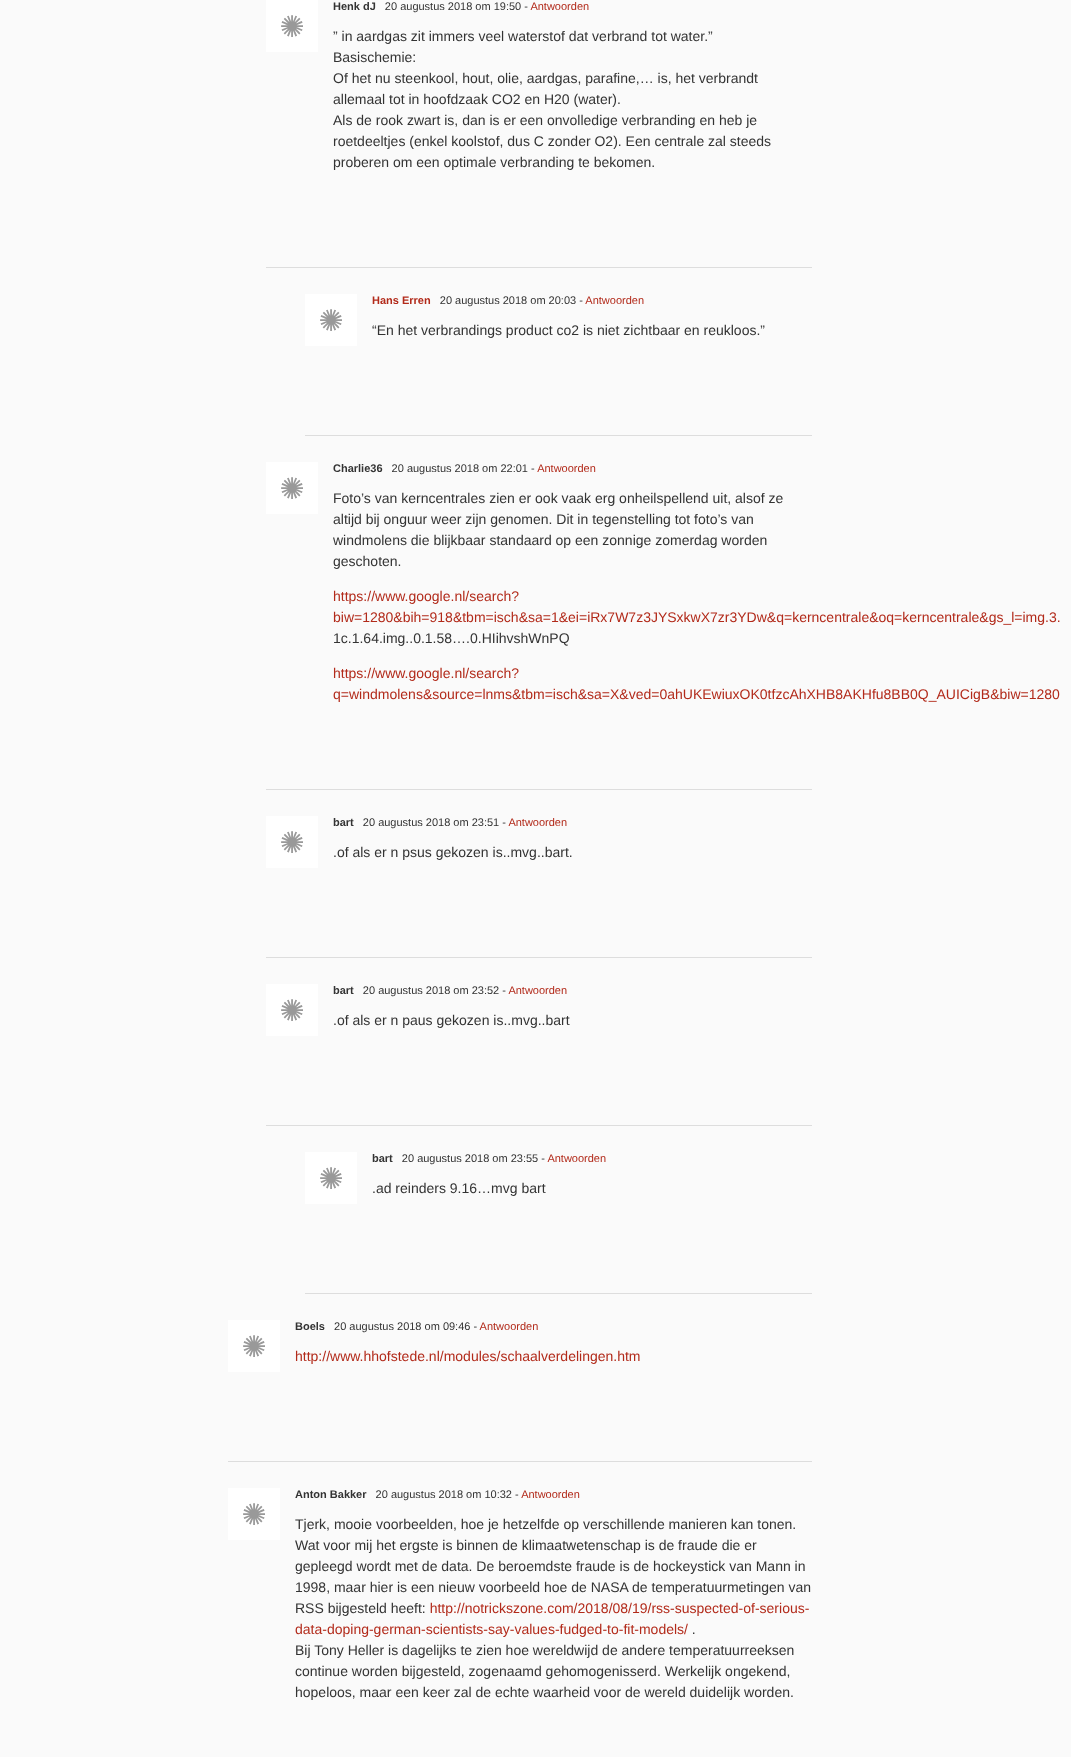✺
Henk dJ 20 augustus 2018 om 19:50 - Antwoorden
” in aardgas zit immers veel waterstof dat verbrand tot water.”
Basischemie:
Of het nu steenkool, hout, olie, aardgas, parafine,… is, het verbrandt allemaal tot in hoofdzaak CO2 en H20 (water).
Als de rook zwart is, dan is er een onvolledige verbranding en heb je roetdeeltjes (enkel koolstof, dus C zonder O2). Een centrale zal steeds proberen om een optimale verbranding te bekomen.
✺
Hans Erren 20 augustus 2018 om 20:03 - Antwoorden
“En het verbrandings product co2 is niet zichtbaar en reukloos.”
✺
Charlie36 20 augustus 2018 om 22:01 - Antwoorden
Foto’s van kerncentrales zien er ook vaak erg onheilspellend uit, alsof ze altijd bij onguur weer zijn genomen. Dit in tegenstelling tot foto’s van windmolens die blijkbaar standaard op een zonnige zomerdag worden geschoten.
https://www.google.nl/search?
biw=1280&bih=918&tbm=isch&sa=1&ei=iRx7W7z3JYSxkwX7zr3YDw&q=kerncentrale&oq=kerncentrale&gs_l=img.3.
1c.1.64.img..0.1.58….0.HIihvshWnPQ
https://www.google.nl/search?
q=windmolens&source=lnms&tbm=isch&sa=X&ved=0ahUKEwiuxOK0tfzcAhXHB8AKHfu8BB0Q_AUICigB&biw=1280
✺
bart 20 augustus 2018 om 23:51 - Antwoorden
.of als er n psus gekozen is..mvg..bart.
✺
bart 20 augustus 2018 om 23:52 - Antwoorden
.of als er n paus gekozen is..mvg..bart
✺
bart 20 augustus 2018 om 23:55 - Antwoorden
.ad reinders 9.16…mvg bart
✺
Boels 20 augustus 2018 om 09:46 - Antwoorden
http://www.hhofstede.nl/modules/schaalverdelingen.htm
✺
Anton Bakker 20 augustus 2018 om 10:32 - Antwoorden
Tjerk, mooie voorbeelden, hoe je hetzelfde op verschillende manieren kan tonen. Wat voor mij het ergste is binnen de klimaatwetenschap is de fraude die er gepleegd wordt met de data. De beroemdste fraude is de hockeystick van Mann in 1998, maar hier is een nieuw voorbeeld hoe de NASA de temperatuurmetingen van RSS bijgesteld heeft: http://notrickszone.com/2018/08/19/rss-suspected-of-serious-data-doping-german-scientists-say-values-fudged-to-fit-models/ .
Bij Tony Heller is dagelijks te zien hoe wereldwijd de andere temperatuurreeksen continue worden bijgesteld, zogenaamd gehomogenisserd. Werkelijk ongekend, hopeloos, maar een keer zal de echte waarheid voor de wereld duidelijk worden.